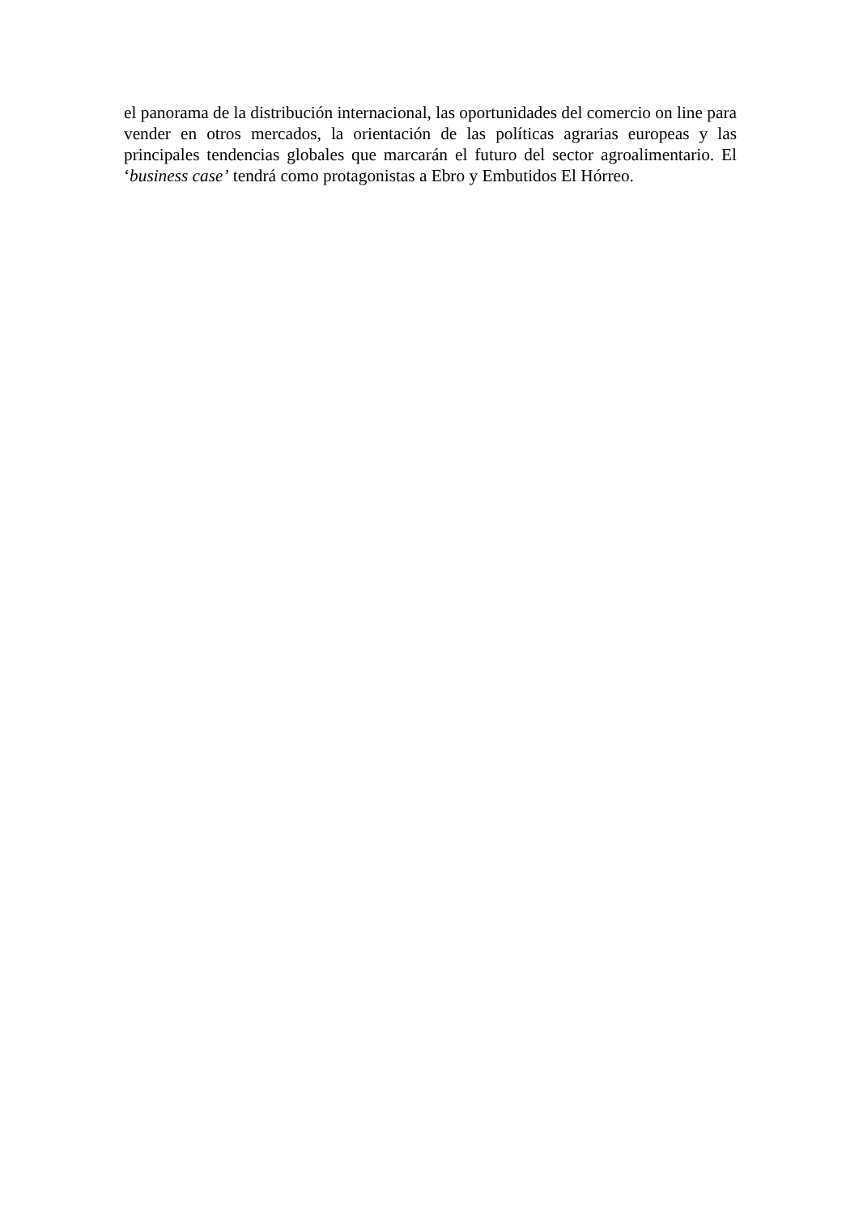el panorama de la distribución internacional, las oportunidades del comercio on line para vender en otros mercados, la orientación de las políticas agrarias europeas y las principales tendencias globales que marcarán el futuro del sector agroalimentario. El ‘business case’ tendrá como protagonistas a Ebro y Embutidos El Hórreo.